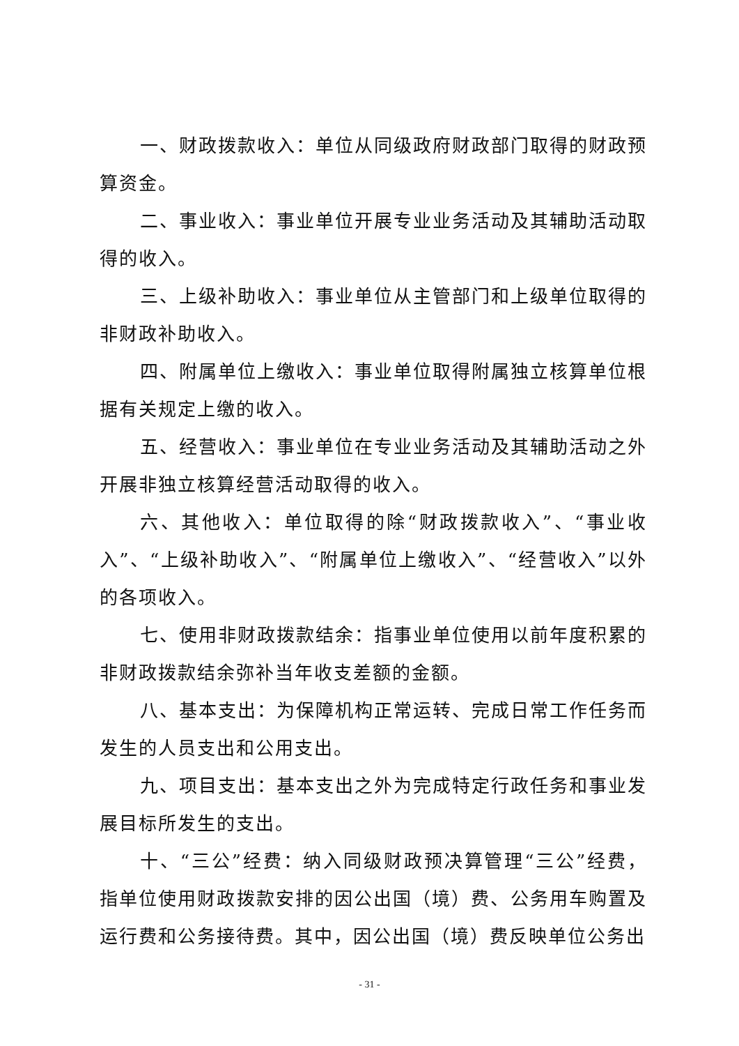一、财政拨款收入：单位从同级政府财政部门取得的财政预算资金。
二、事业收入：事业单位开展专业业务活动及其辅助活动取得的收入。
三、上级补助收入：事业单位从主管部门和上级单位取得的非财政补助收入。
四、附属单位上缴收入：事业单位取得附属独立核算单位根据有关规定上缴的收入。
五、经营收入：事业单位在专业业务活动及其辅助活动之外开展非独立核算经营活动取得的收入。
六、其他收入：单位取得的除“财政拨款收入”、“事业收入”、“上级补助收入”、“附属单位上缴收入”、“经营收入”以外的各项收入。
七、使用非财政拨款结余：指事业单位使用以前年度积累的非财政拨款结余弥补当年收支差额的金额。
八、基本支出：为保障机构正常运转、完成日常工作任务而发生的人员支出和公用支出。
九、项目支出：基本支出之外为完成特定行政任务和事业发展目标所发生的支出。
十、“三公”经费：纳入同级财政预决算管理“三公”经费，指单位使用财政拨款安排的因公出国（境）费、公务用车购置及运行费和公务接待费。其中，因公出国（境）费反映单位公务出
- 31 -